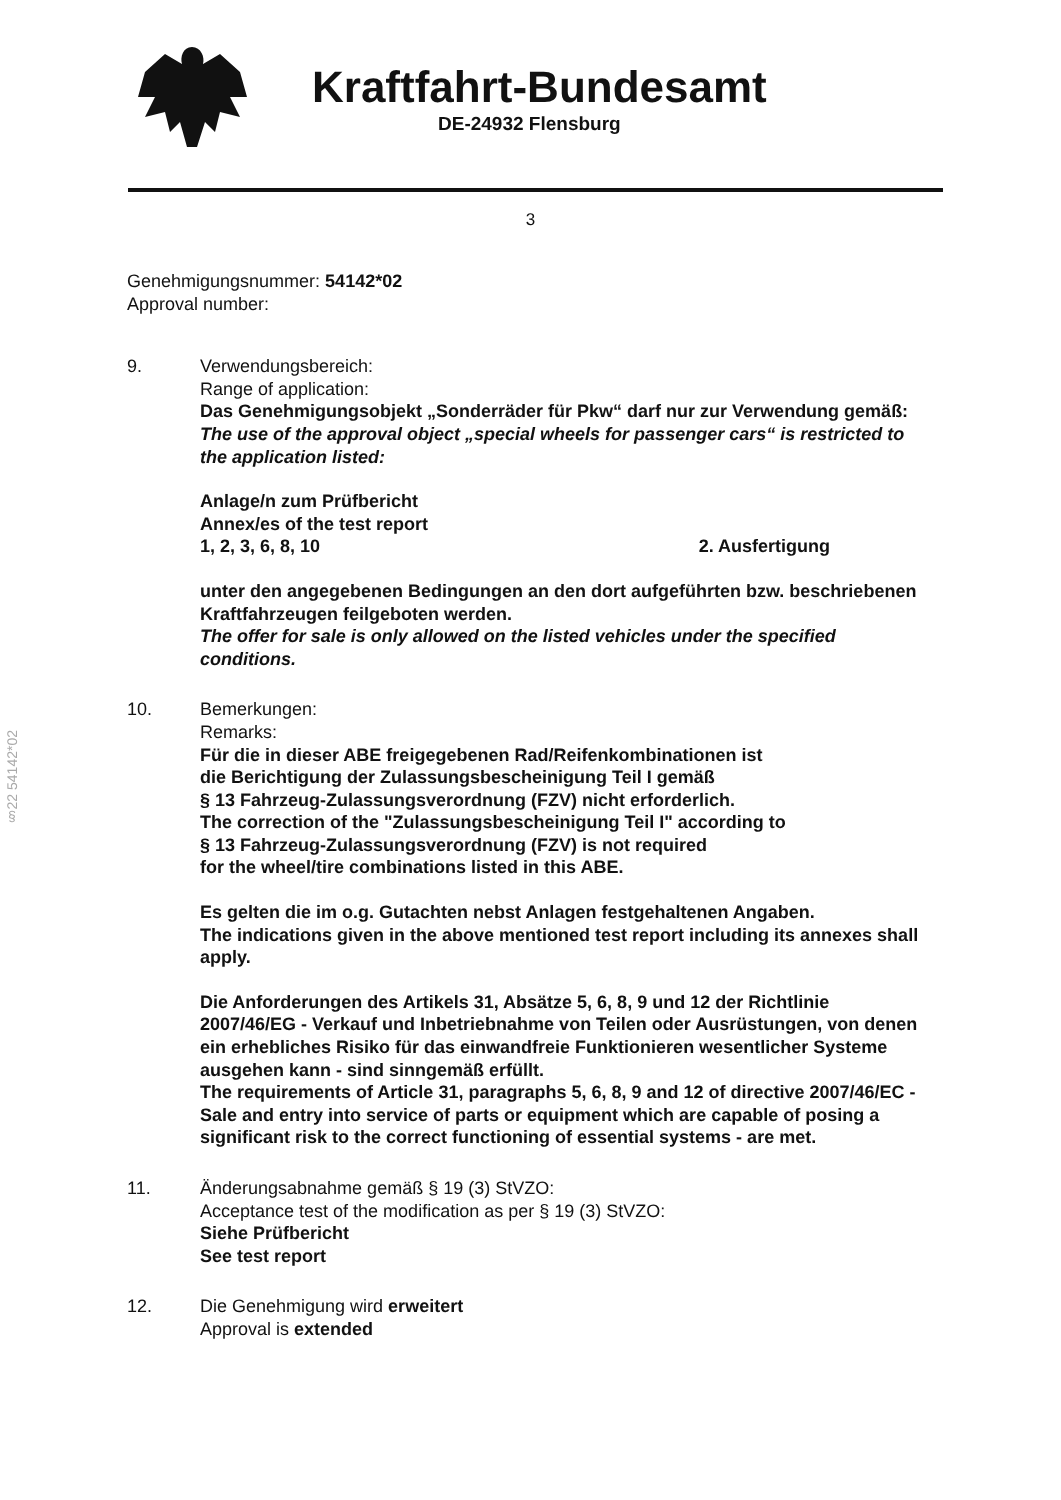Kraftfahrt-Bundesamt
DE-24932 Flensburg
3
Genehmigungsnummer: 54142*02
Approval number:
9. Verwendungsbereich:
Range of application:
Das Genehmigungsobjekt „Sonderräder für Pkw“ darf nur zur Verwendung gemäß:
The use of the approval object „special wheels for passenger cars“ is restricted to the application listed:
Anlage/n zum Prüfbericht
Annex/es of the test report
1, 2, 3, 6, 8, 10 2. Ausfertigung
unter den angegebenen Bedingungen an den dort aufgeführten bzw. beschriebenen Kraftfahrzeugen feilgeboten werden.
The offer for sale is only allowed on the listed vehicles under the specified conditions.
10. Bemerkungen:
Remarks:
Für die in dieser ABE freigegebenen Rad/Reifenkombinationen ist
die Berichtigung der Zulassungsbescheinigung Teil I gemäß
§ 13 Fahrzeug-Zulassungsverordnung (FZV) nicht erforderlich.
The correction of the "Zulassungsbescheinigung Teil I" according to
§ 13 Fahrzeug-Zulassungsverordnung (FZV) is not required
for the wheel/tire combinations listed in this ABE.
Es gelten die im o.g. Gutachten nebst Anlagen festgehaltenen Angaben.
The indications given in the above mentioned test report including its annexes shall apply.
Die Anforderungen des Artikels 31, Absätze 5, 6, 8, 9 und 12 der Richtlinie 2007/46/EG - Verkauf und Inbetriebnahme von Teilen oder Ausrüstungen, von denen ein erhebliches Risiko für das einwandfreie Funktionieren wesentlicher Systeme ausgehen kann - sind sinngemäß erfüllt.
The requirements of Article 31, paragraphs 5, 6, 8, 9 and 12 of directive 2007/46/EC - Sale and entry into service of parts or equipment which are capable of posing a significant risk to the correct functioning of essential systems - are met.
11. Änderungsabnahme gemäß § 19 (3) StVZO:
Acceptance test of the modification as per § 19 (3) StVZO:
Siehe Prüfbericht
See test report
12. Die Genehmigung wird erweitert
Approval is extended
§22 54142*02